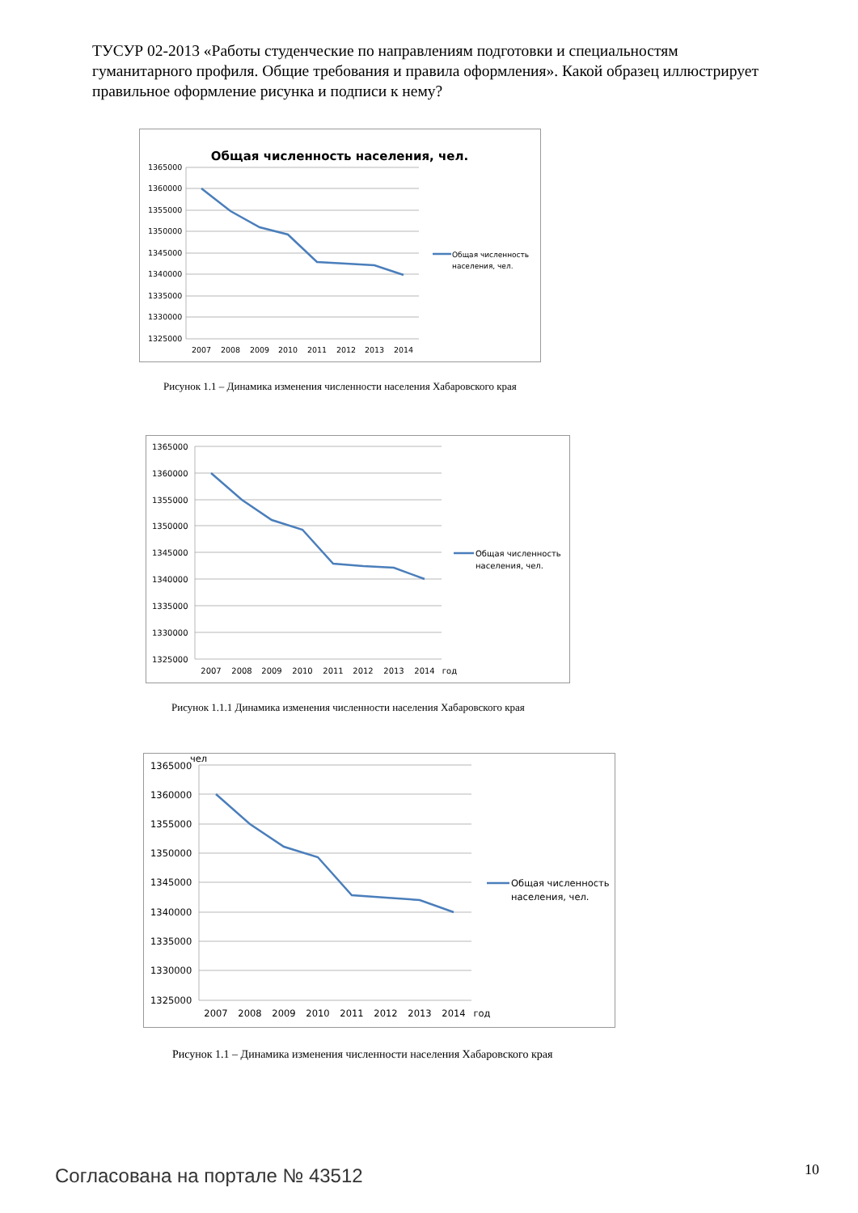ТУСУР 02-2013 «Работы студенческие по направлениям подготовки и специальностям гуманитарного профиля. Общие требования и правила оформления». Какой образец иллюстрирует правильное оформление рисунка и подписи к нему?
Общая численность населения, чел.
1365000
1360000
1355000
1350000
1345000
1340000
1335000
1330000
1325000
2007
2008
2009
2010
2011
2012
2013
2014
Общая численность
населения, чел.
Рисунок 1.1 – Динамика изменения численности населения Хабаровского края
1365000
1360000
1355000
1350000
1345000
1340000
1335000
1330000
1325000
2007
2008
2009
2010
2011
2012
2013
2014
год
Общая численность
населения, чел.
Рисунок 1.1.1 Динамика изменения численности населения Хабаровского края
чел
1365000
1360000
1355000
1350000
1345000
1340000
1335000
1330000
1325000
2007
2008
2009
2010
2011
2012
2013
2014
год
Общая численность
населения, чел.
Рисунок 1.1 – Динамика изменения численности населения Хабаровского края
Согласована на портале № 43512 10